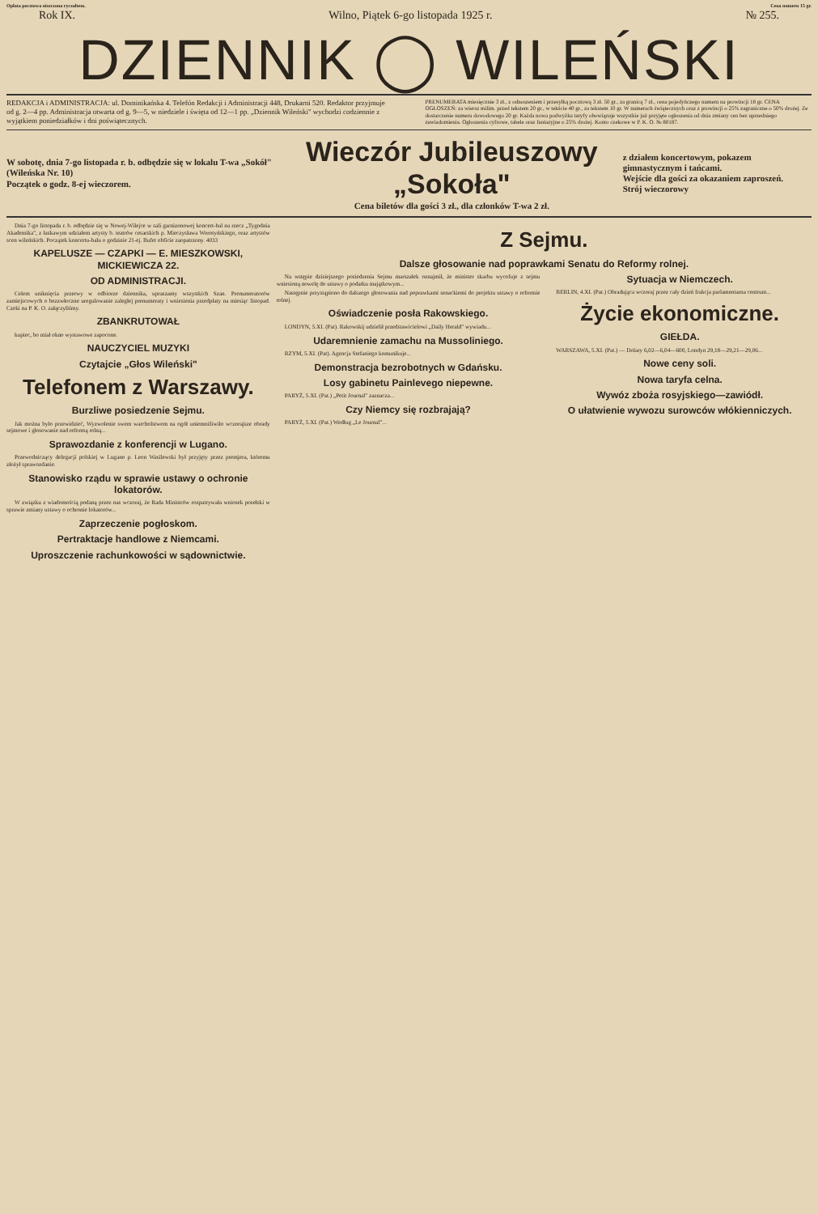Opłata pocztowa uiszczona ryczałtem. Cena numeru 15 gr.
Rok IX. Wilno, Piątek 6-go listopada 1925 r. № 255.
DZIENNIK ◯ WILEŃSKI
REDAKCJA i ADMINISTRACJA: ul. Dominikańska 4. Telefón Redakcji i Administracji 448, Drukarni 520. Redaktor przyjmuje od g. 2—4 pp. Administracja otwarta od g. 9—5, w niedziele i święta od 12—1 pp. „Dziennik Wileński" wychodzi codziennie z wyjątkiem poniedziałków i dni poświątecznych.
PRENUMERATA miesięcznie 3 zł., z odnoszeniem i przesyłką pocztową 3 zł. 50 gr., za granicą 7 zł., cena pojedyńczego numeru na prowincji 18 gr. CENA OGŁOSZEŃ: za wiersz milim. przed tekstem 20 gr., w tekście 40 gr., za tekstem 10 gr. W numerach świątecznych oraz z prowincji o 25% zagraniczne o 50% drożej. Ze dostarczenie numeru dowodowego 20 gr. Każda nowa podwyżka taryfy obowiązuje wszystkie już przyjęte ogłoszenia od dnia zmiany cen bez uprzedniego zawiadomienia. Ogłoszenia cyfrowe, tabele oraz fantazyjne o 25% drożej. Konto czekowe w P. K. O. № 80187.
W sobotę, dnia 7-go listopada r. b. odbędzie się w lokalu T-wa „Sokół" (Wileńska Nr. 10)
Początek o godz. 8-ej wieczorem.
Wieczór Jubileuszowy „Sokoła"
Cena biletów dla gości 3 zł., dla członków T-wa 2 zł. z działem koncertowym, pokazem gimnastycznym i tańcami.
Wejście dla gości za okazaniem zaproszeń.
Strój wieczorowy
Dnia 7-go listopada r. b. odbędzie się w Nowej-Wilejce w sali garnizonowej koncert-bal na rzecz „Tygodnia Akademika", z łaskawym udziałem artysty b. teatrów cesarskich p. Mieczysława Worotyńskiego, oraz artystów scen wileńskich. Początek koncertu-balu o godzinie 21-ej. Bufet obficie zaopatrzony. 4033
KAPELUSZE — CZAPKI — E. MIESZKOWSKI, MICKIEWICZA 22.
OD ADMINISTRACJI.
Celem uniknięcia przerwy w odbiorze dziennika, upraszamy wszystkich Szan. Prenumeratorów zamiejscowych o bezzwłoczne uregulowanie zaległej prenumeraty i wniesienia przedpłaty na miesiąc listopad. Czeki na P. K. O. załączyliśmy.
ZBANKRUTOWAŁ
kupiec, bo miał okno wystawowe zapocone.
NAUCZYCIEL MUZYKI
Czytajcie „Głos Wileński"
Telefonem z Warszawy.
Burzliwe posiedzenie Sejmu.
Jak można było przewidzieć, Wyzwolenie swem warcholstwem na ogół uniemożliwiło wczorajsze obrady sejmowe i głosowanie nad reformą rolną...
Sprawozdanie z konferencji w Lugano.
Przewodniczący delegacji polskiej w Lugano p. Leon Wasilewski był przyjęty przez premjera, któremu złożył sprawozdanie.
Stanowisko rządu w sprawie ustawy o ochronie lokatorów.
W związku z wiadomością podaną przez nas wczoraj, że Rada Ministrów rozpatrywała wniosek posełski w sprawie zmiany ustawy o ochronie lokatorów...
Zaprzeczenie pogłoskom.
Pertraktacje handlowe z Niemcami.
Uproszczenie rachunkowości w sądownictwie.
Z Sejmu.
Dalsze głosowanie nad poprawkami Senatu do Reformy rolnej.
Na wstępie dzisiejszego posiedzenia Sejmu marszałek oznajmił, że minister skarbu wycofuje z sejmu wniesioną nowelę do ustawy o podatku majątkowym...
Następnie przystąpiono do dalszego głosowania nad poprawkami senackiemi do projektu ustawy o reformie rolnej.
Oświadczenie posła Rakowskiego.
LONDYN, 5.XI. (Pat). Rakowskij udzielił przedstawicielowi „Daily Herald" wywiadu...
Udaremnienie zamachu na Mussoliniego.
RZYM, 5.XI. (Pat). Agencja Stefaniego komunikuje...
Demonstracja bezrobotnych w Gdańsku.
Losy gabinetu Painlevego niepewne.
PARYŻ, 5.XI. (Pat.) „Petit Journal" zaznacza...
Czy Niemcy się rozbrajają?
PARYŻ, 5.XI. (Pat.) Według „Le Journal"...
Sytuacja w Niemczech.
BERLIN, 4.XI. (Pat.) Obradująca wczoraj przez cały dzień frakcja parlamentarna centrum...
Życie ekonomiczne.
GIEŁDA.
WARSZAWA, 5.XI. (Pat.) — Dolary 6,02—6,04—600, Londyn 29,18—29,21—29,06...
Nowe ceny soli.
Nowa taryfa celna.
Wywóz zboża rosyjskiego—zawiódł.
O ułatwienie wywozu surowców włókienniczych.